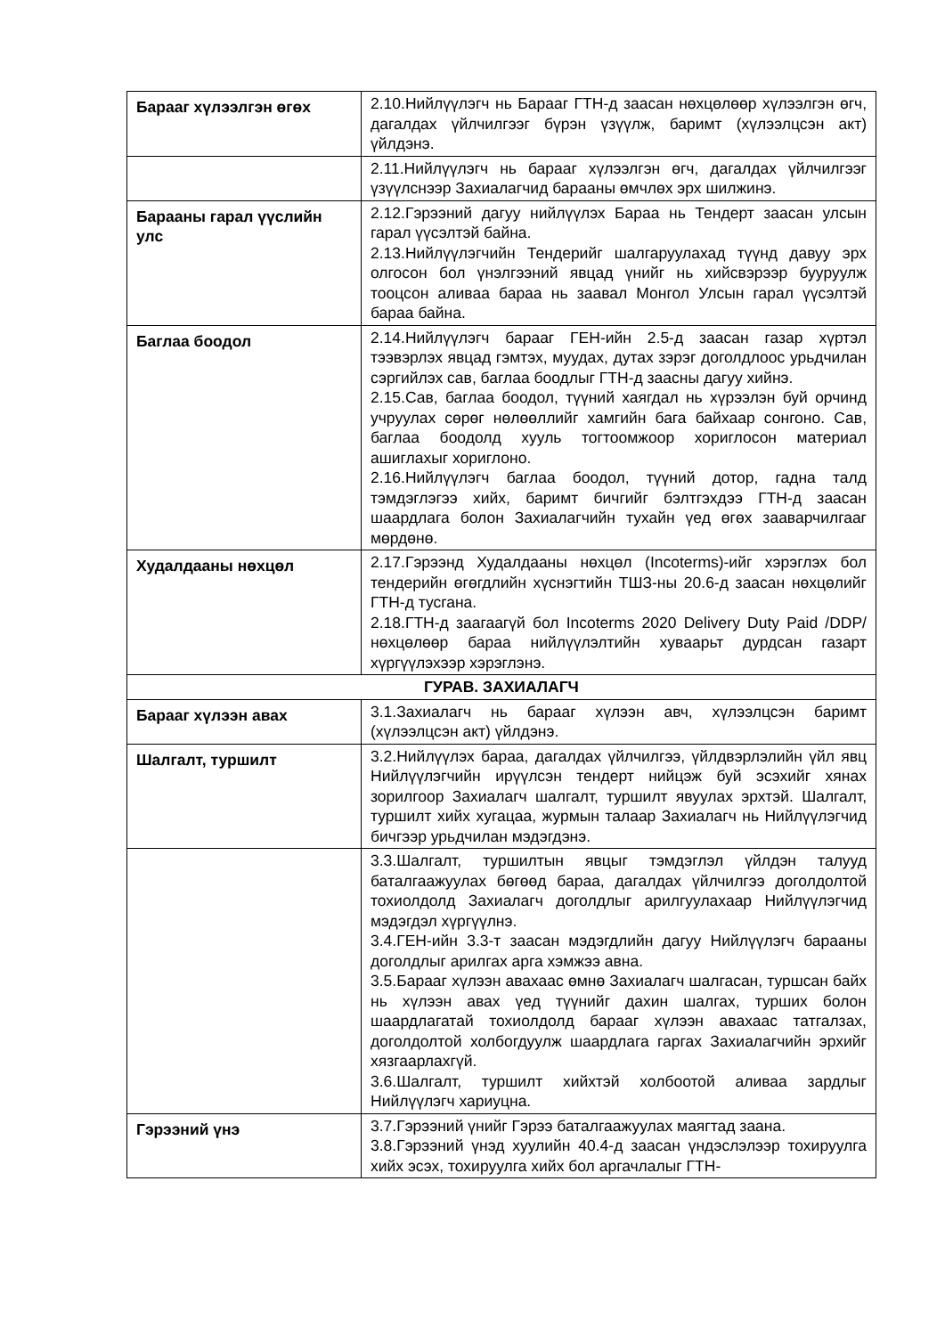| Барааг хүлээлгэн өгөх | 2.10.Нийлүүлэгч нь Барааг ГТН-д заасан нөхцөлөөр хүлээлгэн өгч, дагалдах үйлчилгээг бүрэн үзүүлж, баримт (хүлээлцсэн акт) үйлдэнэ. |
| | 2.11.Нийлүүлэгч нь барааг хүлээлгэн өгч, дагалдах үйлчилгээг үзүүлснээр Захиалагчид барааны өмчлөх эрх шилжинэ. |
| Барааны гарал үүслийн улс | 2.12.Гэрээний дагуу нийлүүлэх Бараа нь Тендерт заасан улсын гарал үүсэлтэй байна. 2.13.Нийлүүлэгчийн Тендерийг шалгаруулахад түүнд давуу эрх олгосон бол үнэлгээний явцад үнийг нь хийсвэрээр бууруулж тооцсон аливаа бараа нь заавал Монгол Улсын гарал үүсэлтэй бараа байна. |
| Баглаа боодол | 2.14.Нийлүүлэгч барааг ГЕН-ийн 2.5-д заасан газар хүртэл тээвэрлэх явцад гэмтэх, муудах, дутах зэрэг доголдлоос урьдчилан сэргийлэх сав, баглаа боодлыг ГТН-д заасны дагуу хийнэ. 2.15.Сав, баглаа боодол, түүний хаягдал нь хүрээлэн буй орчинд учруулах сөрөг нөлөөллийг хамгийн бага байхаар сонгоно. Сав, баглаа боодолд хууль тогтоомжоор хориглосон материал ашиглахыг хориглоно. 2.16.Нийлүүлэгч баглаа боодол, түүний дотор, гадна талд тэмдэглэгээ хийх, баримт бичгийг бэлтгэхдээ ГТН-д заасан шаардлага болон Захиалагчийн тухайн үед өгөх зааварчилгааг мөрдөнө. |
| Худалдааны нөхцөл | 2.17.Гэрээнд Худалдааны нөхцөл (Incoterms)-ийг хэрэглэх бол тендерийн өгөгдлийн хүснэгтийн ТШЗ-ны 20.6-д заасан нөхцөлийг ГТН-д тусгана. 2.18.ГТН-д заагаагүй бол Incoterms 2020 Delivery Duty Paid /DDP/ нөхцөлөөр бараа нийлүүлэлтийн хуваарьт дурдсан газарт хүргүүлэхээр хэрэглэнэ. |
| ГУРАВ. ЗАХИАЛАГЧ | |
| Барааг хүлээн авах | 3.1.Захиалагч нь барааг хүлээн авч, хүлээлцсэн баримт (хүлээлцсэн акт) үйлдэнэ. |
| Шалгалт, туршилт | 3.2.Нийлүүлэх бараа, дагалдах үйлчилгээ, үйлдвэрлэлийн үйл явц Нийлүүлэгчийн ирүүлсэн тендерт нийцэж буй эсэхийг хянах зорилгоор Захиалагч шалгалт, туршилт явуулах эрхтэй. Шалгалт, туршилт хийх хугацаа, журмын талаар Захиалагч нь Нийлүүлэгчид бичгээр урьдчилан мэдэгдэнэ. |
| | 3.3.Шалгалт, туршилтын явцыг тэмдэглэл үйлдэн талууд баталгаажуулах бөгөөд бараа, дагалдах үйлчилгээ доголдолтой тохиолдолд Захиалагч доголдлыг арилгуулахаар Нийлүүлэгчид мэдэгдэл хүргүүлнэ. 3.4.ГЕН-ийн 3.3-т заасан мэдэгдлийн дагуу Нийлүүлэгч барааны доголдлыг арилгах арга хэмжээ авна. 3.5.Барааг хүлээн авахаас өмнө Захиалагч шалгасан, туршсан байх нь хүлээн авах үед түүнийг дахин шалгах, турших болон шаардлагатай тохиолдолд барааг хүлээн авахаас татгалзах, доголдолтой холбогдуулж шаардлага гаргах Захиалагчийн эрхийг хязгаарлахгүй. 3.6.Шалгалт, туршилт хийхтэй холбоотой аливаа зардлыг Нийлүүлэгч хариуцна. |
| Гэрээний үнэ | 3.7.Гэрээний үнийг Гэрээ баталгаажуулах маягтад заана. 3.8.Гэрээний үнэд хуулийн 40.4-д заасан үндэслэлээр тохируулга хийх эсэх, тохируулга хийх бол аргачлалыг ГТН- |